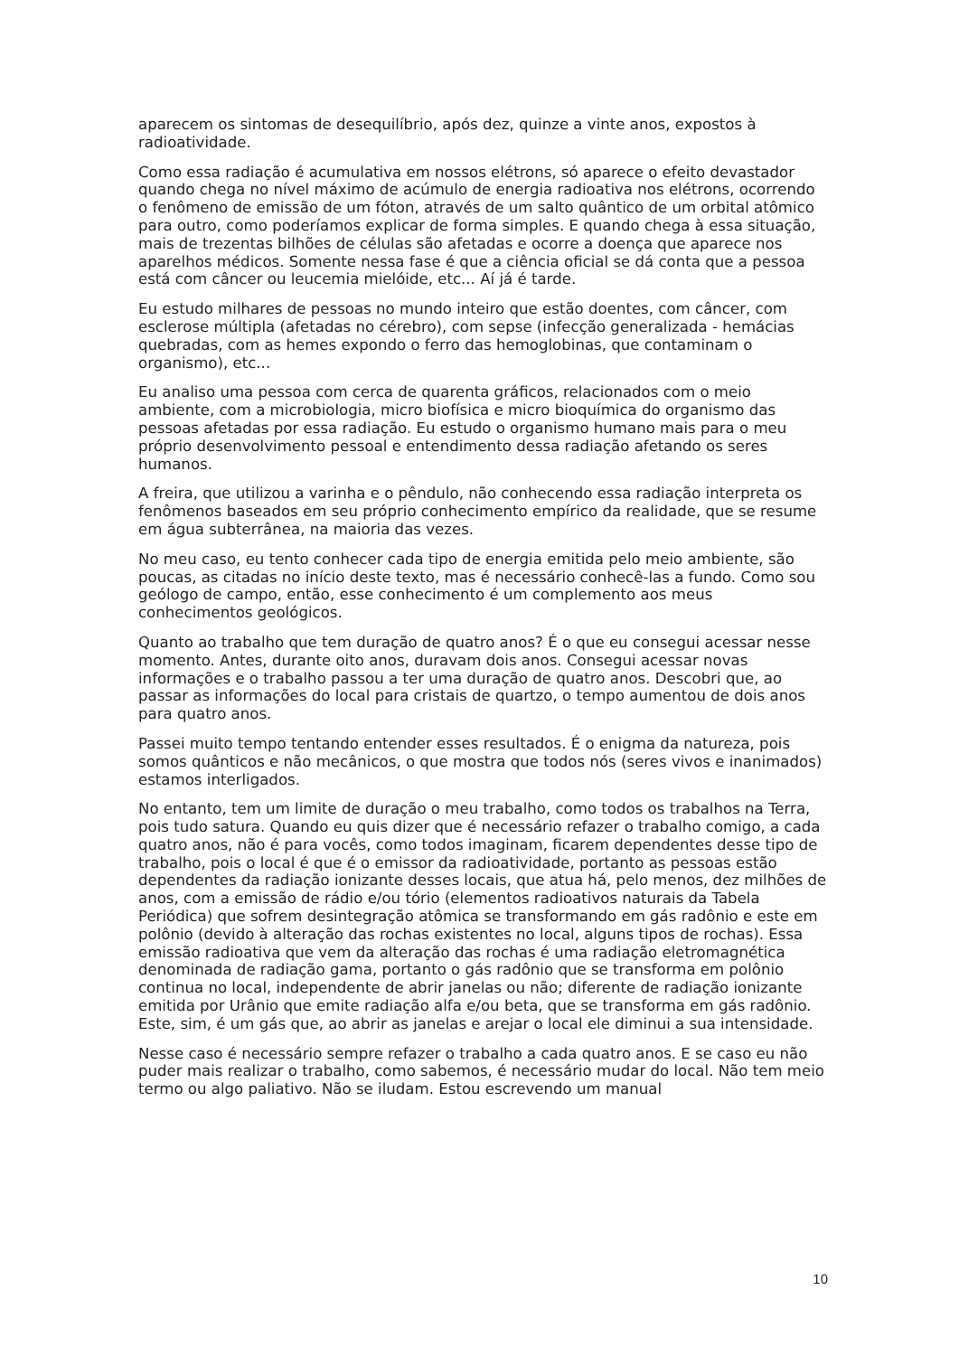aparecem os sintomas de desequilíbrio, após dez, quinze a vinte anos, expostos à radioatividade.
Como essa radiação é acumulativa em nossos elétrons, só aparece o efeito devastador quando chega no nível máximo de acúmulo de energia radioativa nos elétrons, ocorrendo o fenômeno de emissão de um fóton, através de um salto quântico de um orbital atômico para outro, como poderíamos explicar de forma simples. E quando chega à essa situação, mais de trezentas bilhões de células são afetadas e ocorre a doença que aparece nos aparelhos médicos. Somente nessa fase é que a ciência oficial se dá conta que a pessoa está com câncer ou leucemia mielóide, etc... Aí já é tarde.
Eu estudo milhares de pessoas no mundo inteiro que estão doentes, com câncer, com esclerose múltipla (afetadas no cérebro), com sepse (infecção generalizada - hemácias quebradas, com as hemes expondo o ferro das hemoglobinas, que contaminam o organismo), etc...
Eu analiso uma pessoa com cerca de quarenta gráficos, relacionados com o meio ambiente, com a microbiologia, micro biofísica e micro bioquímica do organismo das pessoas afetadas por essa radiação. Eu estudo o organismo humano mais para o meu próprio desenvolvimento pessoal e entendimento dessa radiação afetando os seres humanos.
A freira, que utilizou a varinha e o pêndulo, não conhecendo essa radiação interpreta os fenômenos baseados em seu próprio conhecimento empírico da realidade, que se resume em água subterrânea, na maioria das vezes.
No meu caso, eu tento conhecer cada tipo de energia emitida pelo meio ambiente, são poucas, as citadas no início deste texto, mas é necessário conhecê-las a fundo. Como sou geólogo de campo, então, esse conhecimento é um complemento aos meus conhecimentos geológicos.
Quanto ao trabalho que tem duração de quatro anos? É o que eu consegui acessar nesse momento. Antes, durante oito anos, duravam dois anos. Consegui acessar novas informações e o trabalho passou a ter uma duração de quatro anos. Descobri que, ao passar as informações do local para cristais de quartzo, o tempo aumentou de dois anos para quatro anos.
Passei muito tempo tentando entender esses resultados. É o enigma da natureza, pois somos quânticos e não mecânicos, o que mostra que todos nós (seres vivos e inanimados) estamos interligados.
No entanto, tem um limite de duração o meu trabalho, como todos os trabalhos na Terra, pois tudo satura. Quando eu quis dizer que é necessário refazer o trabalho comigo, a cada quatro anos, não é para vocês, como todos imaginam, ficarem dependentes desse tipo de trabalho, pois o local é que é o emissor da radioatividade, portanto as pessoas estão dependentes da radiação ionizante desses locais, que atua há, pelo menos, dez milhões de anos, com a emissão de rádio e/ou tório (elementos radioativos naturais da Tabela Periódica) que sofrem desintegração atômica se transformando em gás radônio e este em polônio (devido à alteração das rochas existentes no local, alguns tipos de rochas). Essa emissão radioativa que vem da alteração das rochas é uma radiação eletromagnética denominada de radiação gama, portanto o gás radônio que se transforma em polônio continua no local, independente de abrir janelas ou não; diferente de radiação ionizante emitida por Urânio que emite radiação alfa e/ou beta, que se transforma em gás radônio. Este, sim, é um gás que, ao abrir as janelas e arejar o local ele diminui a sua intensidade.
Nesse caso é necessário sempre refazer o trabalho a cada quatro anos. E se caso eu não puder mais realizar o trabalho, como sabemos, é necessário mudar do local. Não tem meio termo ou algo paliativo. Não se iludam. Estou escrevendo um manual
10